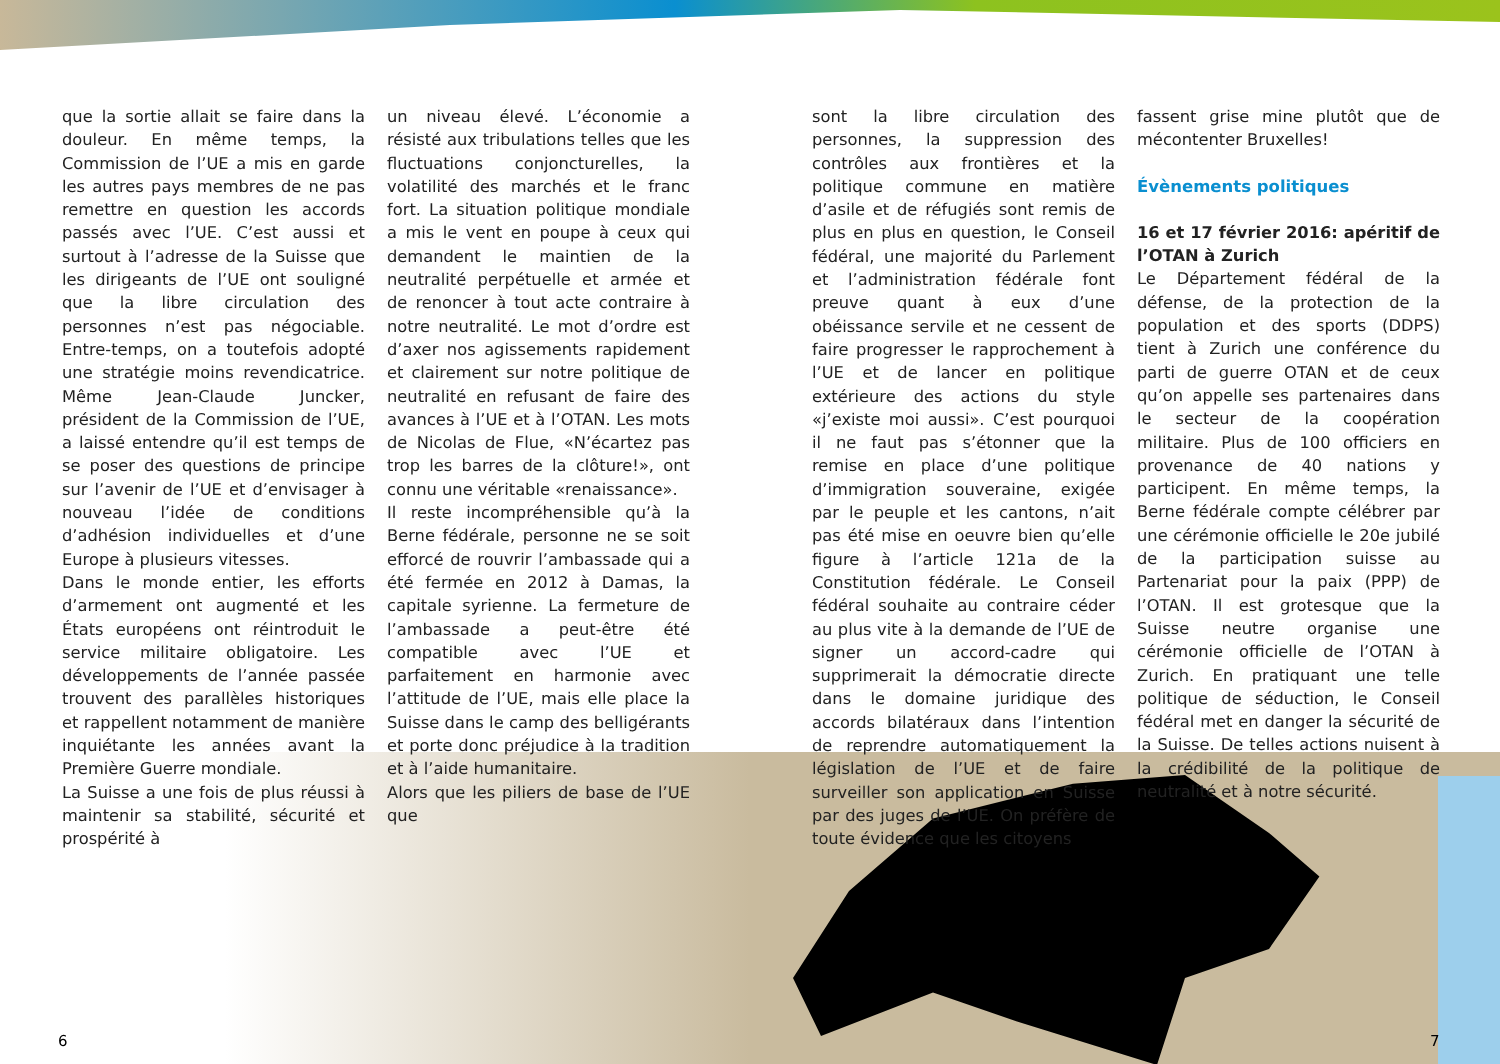que la sortie allait se faire dans la douleur. En même temps, la Commission de l’UE a mis en garde les autres pays membres de ne pas remettre en question les accords passés avec l’UE. C’est aussi et surtout à l’adresse de la Suisse que les dirigeants de l’UE ont souligné que la libre circulation des personnes n’est pas négociable. Entre-temps, on a toutefois adopté une stratégie moins revendicatrice. Même Jean-Claude Juncker, président de la Commission de l’UE, a laissé entendre qu’il est temps de se poser des questions de principe sur l’avenir de l’UE et d’envisager à nouveau l’idée de conditions d’adhésion individuelles et d’une Europe à plusieurs vitesses.
Dans le monde entier, les efforts d’armement ont augmenté et les États européens ont réintroduit le service militaire obligatoire. Les développements de l’année passée trouvent des parallèles historiques et rappellent notamment de manière inquiétante les années avant la Première Guerre mondiale.
La Suisse a une fois de plus réussi à maintenir sa stabilité, sécurité et prospérité à
un niveau élevé. L’économie a résisté aux tribulations telles que les fluctuations conjoncturelles, la volatilité des marchés et le franc fort. La situation politique mondiale a mis le vent en poupe à ceux qui demandent le maintien de la neutralité perpétuelle et armée et de renoncer à tout acte contraire à notre neutralité. Le mot d’ordre est d’axer nos agissements rapidement et clairement sur notre politique de neutralité en refusant de faire des avances à l’UE et à l’OTAN. Les mots de Nicolas de Flue, «N’écartez pas trop les barres de la clôture!», ont connu une véritable «renaissance».
Il reste incompréhensible qu’à la Berne fédérale, personne ne se soit efforcé de rouvrir l’ambassade qui a été fermée en 2012 à Damas, la capitale syrienne. La fermeture de l’ambassade a peut-être été compatible avec l’UE et parfaitement en harmonie avec l’attitude de l’UE, mais elle place la Suisse dans le camp des belligérants et porte donc préjudice à la tradition et à l’aide humanitaire.
Alors que les piliers de base de l’UE que
sont la libre circulation des personnes, la suppression des contrôles aux frontières et la politique commune en matière d’asile et de réfugiés sont remis de plus en plus en question, le Conseil fédéral, une majorité du Parlement et l’administration fédérale font preuve quant à eux d’une obéissance servile et ne cessent de faire progresser le rapprochement à l’UE et de lancer en politique extérieure des actions du style «j’existe moi aussi». C’est pourquoi il ne faut pas s’étonner que la remise en place d’une politique d’immigration souveraine, exigée par le peuple et les cantons, n’ait pas été mise en oeuvre bien qu’elle figure à l’article 121a de la Constitution fédérale. Le Conseil fédéral souhaite au contraire céder au plus vite à la demande de l’UE de signer un accord-cadre qui supprimerait la démocratie directe dans le domaine juridique des accords bilatéraux dans l’intention de reprendre automatiquement la législation de l’UE et de faire surveiller son application en Suisse par des juges de l’UE. On préfère de toute évidence que les citoyens
fassent grise mine plutôt que de mécontenter Bruxelles!
Évènements politiques
16 et 17 février 2016: apéritif de l’OTAN à Zurich
Le Département fédéral de la défense, de la protection de la population et des sports (DDPS) tient à Zurich une conférence du parti de guerre OTAN et de ceux qu’on appelle ses partenaires dans le secteur de la coopération militaire. Plus de 100 officiers en provenance de 40 nations y participent. En même temps, la Berne fédérale compte célébrer par une cérémonie officielle le 20e jubilé de la participation suisse au Partenariat pour la paix (PPP) de l’OTAN. Il est grotesque que la Suisse neutre organise une cérémonie officielle de l’OTAN à Zurich. En pratiquant une telle politique de séduction, le Conseil fédéral met en danger la sécurité de la Suisse. De telles actions nuisent à la crédibilité de la politique de neutralité et à notre sécurité.
6 7